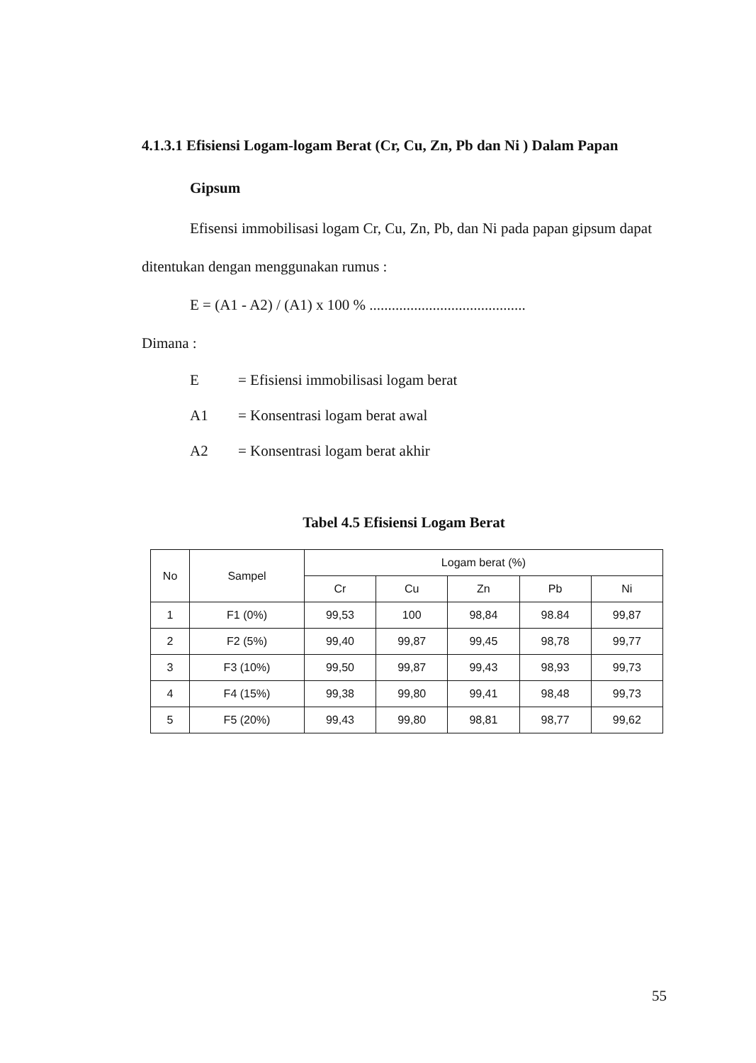4.1.3.1 Efisiensi Logam-logam Berat (Cr, Cu, Zn, Pb dan Ni ) Dalam Papan
Gipsum
Efisensi immobilisasi logam Cr, Cu, Zn, Pb, dan Ni pada papan gipsum dapat ditentukan dengan menggunakan rumus :
E = (A1 - A2) / (A1) x 100 % ..........................................
Dimana :
E = Efisiensi immobilisasi logam berat
A1 = Konsentrasi logam berat awal
A2 = Konsentrasi logam berat akhir
Tabel 4.5 Efisiensi Logam Berat
| No | Sampel | Logam berat (%) | | | | |
| --- | --- | --- | --- | --- | --- | --- |
| | | Cr | Cu | Zn | Pb | Ni |
| 1 | F1 (0%) | 99,53 | 100 | 98,84 | 98.84 | 99,87 |
| 2 | F2 (5%) | 99,40 | 99,87 | 99,45 | 98,78 | 99,77 |
| 3 | F3 (10%) | 99,50 | 99,87 | 99,43 | 98,93 | 99,73 |
| 4 | F4 (15%) | 99,38 | 99,80 | 99,41 | 98,48 | 99,73 |
| 5 | F5 (20%) | 99,43 | 99,80 | 98,81 | 98,77 | 99,62 |
55